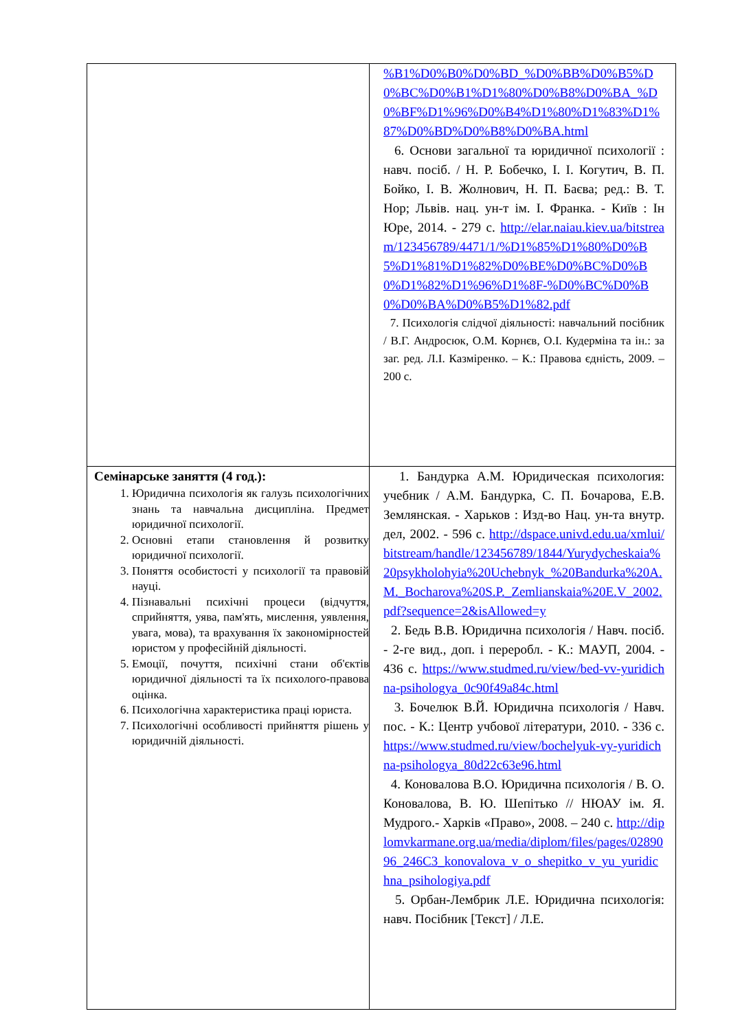| | %B1%D0%B0%D0%BD_%D0%BB%D0%B5%D0%BC%D0%B1%D1%80%D0%B8%D0%BA_%D0%BF%D1%96%D0%B4%D1%80%D1%83%D1%87%D0%BD%D0%B8%D0%BA.html 6. Основи загальної та юридичної психології : навч. посіб. / Н. Р. Бобечко, І. І. Когутич, В. П. Бойко, І. В. Жолнович, Н. П. Баєва; ред.: В. Т. Нор; Львів. нац. ун-т ім. І. Франка. - Київ : Ін Юре, 2014. - 279 с. http://elar.naiau.kiev.ua/bitstream/123456789/4471/1/%D1%85%D1%80%D0%B5%D1%81%D1%82%D0%BE%D0%BC%D0%B0%D1%82%D1%96%D1%8F-%D0%BC%D0%B0%D0%BA%D0%B5%D1%82.pdf 7. Психологія слідчої діяльності: навчальний посібник / В.Г. Андросюк, О.М. Корнєв, О.І. Кудерміна та ін.: за заг. ред. Л.І. Казміренко. – К.: Правова єдність, 2009. – 200 с. |
| Семінарське заняття (4 год.): 1. Юридична психологія як галузь психологічних знань та навчальна дисципліна. Предмет юридичної психології. 2. Основні етапи становлення й розвитку юридичної психології. 3. Поняття особистості у психології та правовій науці. 4. Пізнавальні психічні процеси (відчуття, сприйняття, уява, пам'ять, мислення, уявлення, увага, мова), та врахування їх закономірностей юристом у професійній діяльності. 5. Емоції, почуття, психічні стани об'єктів юридичної діяльності та їх психолого-правова оцінка. 6. Психологічна характеристика праці юриста. 7. Психологічні особливості прийняття рішень у юридичній діяльності. | 1. Бандурка А.М. Юридическая психология: учебник / А.М. Бандурка, С. П. Бочарова, Е.В. Землянская. - Харьков : Изд-во Нац. ун-та внутр. дел, 2002. - 596 с. http://dspace.univd.edu.ua/xmlui/bitstream/handle/123456789/1844/Yurydycheskaia%20psykholohyia%20Uchebnyk_%20Bandurka%20A.M._Bocharova%20S.P._Zemlianskaia%20E.V_2002.pdf?sequence=2&isAllowed=y 2. Бедь В.В. Юридична психологія / Навч. посіб. - 2-ге вид., доп. і переробл. - К.: МАУП, 2004. - 436 с. https://www.studmed.ru/view/bed-vv-yuridichna-psihologya_0c90f49a84c.html 3. Бочелюк В.Й. Юридична психологія / Навч. пос. - К.: Центр учбової літератури, 2010. - 336 с. https://www.studmed.ru/view/bochelyuk-vy-yuridichna-psihologya_80d22c63e96.html 4. Коновалова В.О. Юридична психологія / В. О. Коновалова, В. Ю. Шепітько // НЮАУ ім. Я. Мудрого.- Харків «Право», 2008. – 240 с. http://diplomvkarmane.org.ua/media/diplom/files/pages/0289096_246C3_konovalova_v_o_shepitko_v_yu_yuridichna_psihologiya.pdf 5. Орбан-Лембрик Л.Е. Юридична психологія: навч. Посібник [Текст] / Л.Е. |